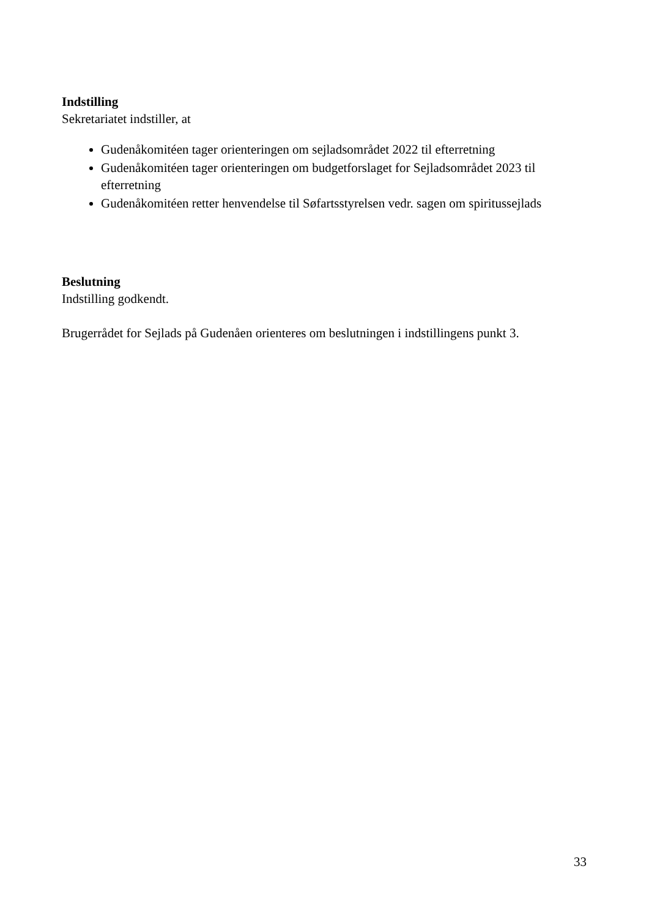Indstilling
Sekretariatet indstiller, at
Gudenåkomitéen tager orienteringen om sejladsområdet 2022 til efterretning
Gudenåkomitéen tager orienteringen om budgetforslaget for Sejladsområdet 2023 til efterretning
Gudenåkomitéen retter henvendelse til Søfartsstyrelsen vedr. sagen om spiritussejlads
Beslutning
Indstilling godkendt.
Brugerrådet for Sejlads på Gudenåen orienteres om beslutningen i indstillingens punkt 3.
33